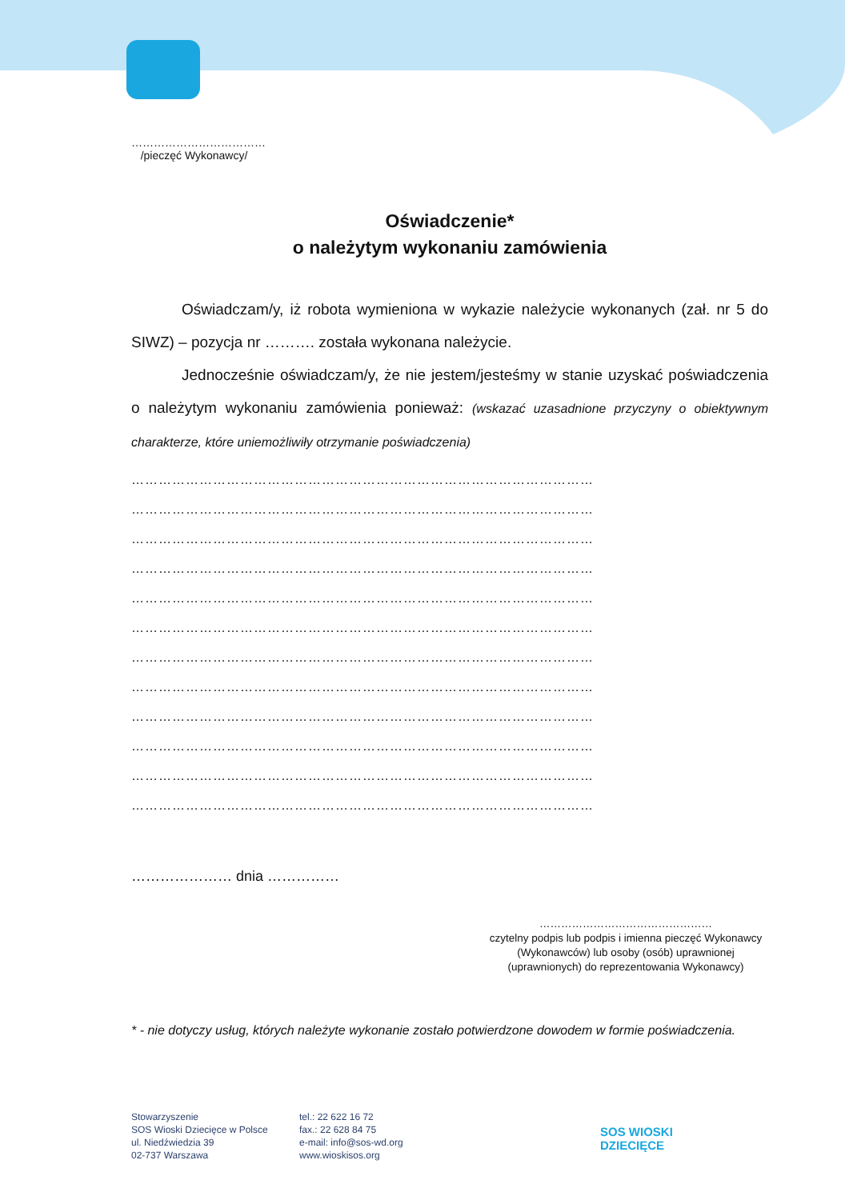………………………………
/pieczęć Wykonawcy/
Oświadczenie*
o należytym wykonaniu zamówienia
Oświadczam/y, iż robota wymieniona w wykazie należycie wykonanych (zał. nr 5 do SIWZ) – pozycja nr ………. została wykonana należycie.
Jednocześnie oświadczam/y, że nie jestem/jesteśmy w stanie uzyskać poświadczenia o należytym wykonaniu zamówienia ponieważ: (wskazać uzasadnione przyczyny o obiektywnym charakterze, które uniemożliwiły otrzymanie poświadczenia)
…………………………………………………………………………………………
…………………………………………………………………………………………
…………………………………………………………………………………………
…………………………………………………………………………………………
…………………………………………………………………………………………
…………………………………………………………………………………………
…………………………………………………………………………………………
…………………………………………………………………………………………
…………………………………………………………………………………………
…………………………………………………………………………………………
…………………………………………………………………………………………
…………………………………………………………………………………………
………………… dnia ……………
…………………………………………
czytelny podpis lub podpis i imienna pieczęć Wykonawcy (Wykonawców) lub osoby (osób) uprawnionej (uprawnionych) do reprezentowania Wykonawcy)
* - nie dotyczy usług, których należyte wykonanie zostało potwierdzone dowodem w formie poświadczenia.
Stowarzyszenie
SOS Wioski Dziecięce w Polsce
ul. Niedźwiedzia 39
02-737 Warszawa
tel.: 22 622 16 72
fax.: 22 628 84 75
e-mail: info@sos-wd.org
www.wioskisos.org
SOS WIOSKI
DZIECIĘCE